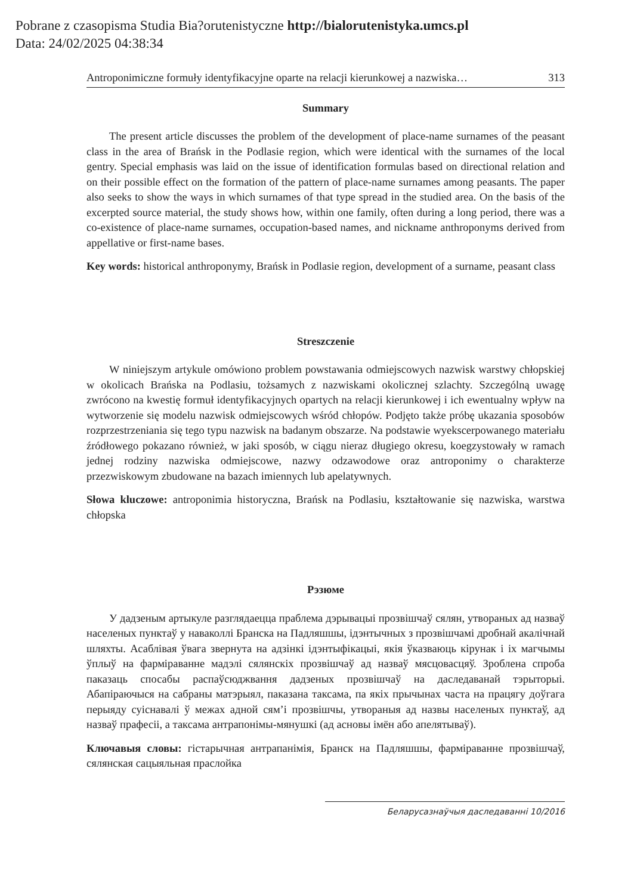Pobrane z czasopisma Studia Bia?orutenistyczne http://bialorutenistyka.umcs.pl
Data: 24/02/2025 04:38:34
Antroponimiczne formuły identyfikacyjne oparte na relacji kierunkowej a nazwiska… 313
Summary
The present article discusses the problem of the development of place-name surnames of the peasant class in the area of Brańsk in the Podlasie region, which were identical with the surnames of the local gentry. Special emphasis was laid on the issue of identification formulas based on directional relation and on their possible effect on the formation of the pattern of place-name surnames among peasants. The paper also seeks to show the ways in which surnames of that type spread in the studied area. On the basis of the excerpted source material, the study shows how, within one family, often during a long period, there was a co-existence of place-name surnames, occupation-based names, and nickname anthroponyms derived from appellative or first-name bases.
Key words: historical anthroponymy, Brańsk in Podlasie region, development of a surname, peasant class
Streszczenie
W niniejszym artykule omówiono problem powstawania odmiejscowych nazwisk warstwy chłopskiej w okolicach Brańska na Podlasiu, tożsamych z nazwiskami okolicznej szlachty. Szczególną uwagę zwrócono na kwestię formuł identyfikacyjnych opartych na relacji kierunkowej i ich ewentualny wpływ na wytworzenie się modelu nazwisk odmiejscowych wśród chłopów. Podjęto także próbę ukazania sposobów rozprzestrzeniania się tego typu nazwisk na badanym obszarze. Na podstawie wyekscerpowanego materiału źródłowego pokazano również, w jaki sposób, w ciągu nieraz długiego okresu, koegzystowały w ramach jednej rodziny nazwiska odmiejscowe, nazwy odzawodowe oraz antroponimy o charakterze przezwiskowym zbudowane na bazach imiennych lub apelatywnych.
Słowa kluczowe: antroponimia historyczna, Brańsk na Podlasiu, kształtowanie się nazwiska, warstwa chłopska
Рэзюме
У дадзеным артыкуле разглядаецца праблема дэрывацыі прозвішчаў сялян, утвораных ад назваў населеных пунктаў у наваколлі Бранска на Падляшшы, ідэнтычных з прозвішчамі дробнай акалічнай шляхты. Асаблівая ўвага звернута на адзінкі ідэнтыфікацыі, якія ўказваюць кірунак і іх магчымы ўплыў на фарміраванне мадэлі сялянскіх прозвішчаў ад назваў мясцовасцяў. Зроблена спроба паказаць спосабы распаўсюджвання дадзеных прозвішчаў на даследаванай тэрыторыі. Абапіраючыся на сабраны матэрыял, паказана таксама, па якіх прычынах часта на працягу доўгага перыяду суіснавалі ў межах адной сям’і прозвішчы, утвораныя ад назвы населеных пунктаў, ад назваў прафесіі, а таксама антрапонімы-мянушкі (ад асновы імён або апелятываў).
Ключавыя словы: гістарычная антрапанімія, Бранск на Падляшшы, фарміраванне прозвішчаў, сялянская сацыяльная праслойка
Беларусазнаўчыя даследаванні 10/2016